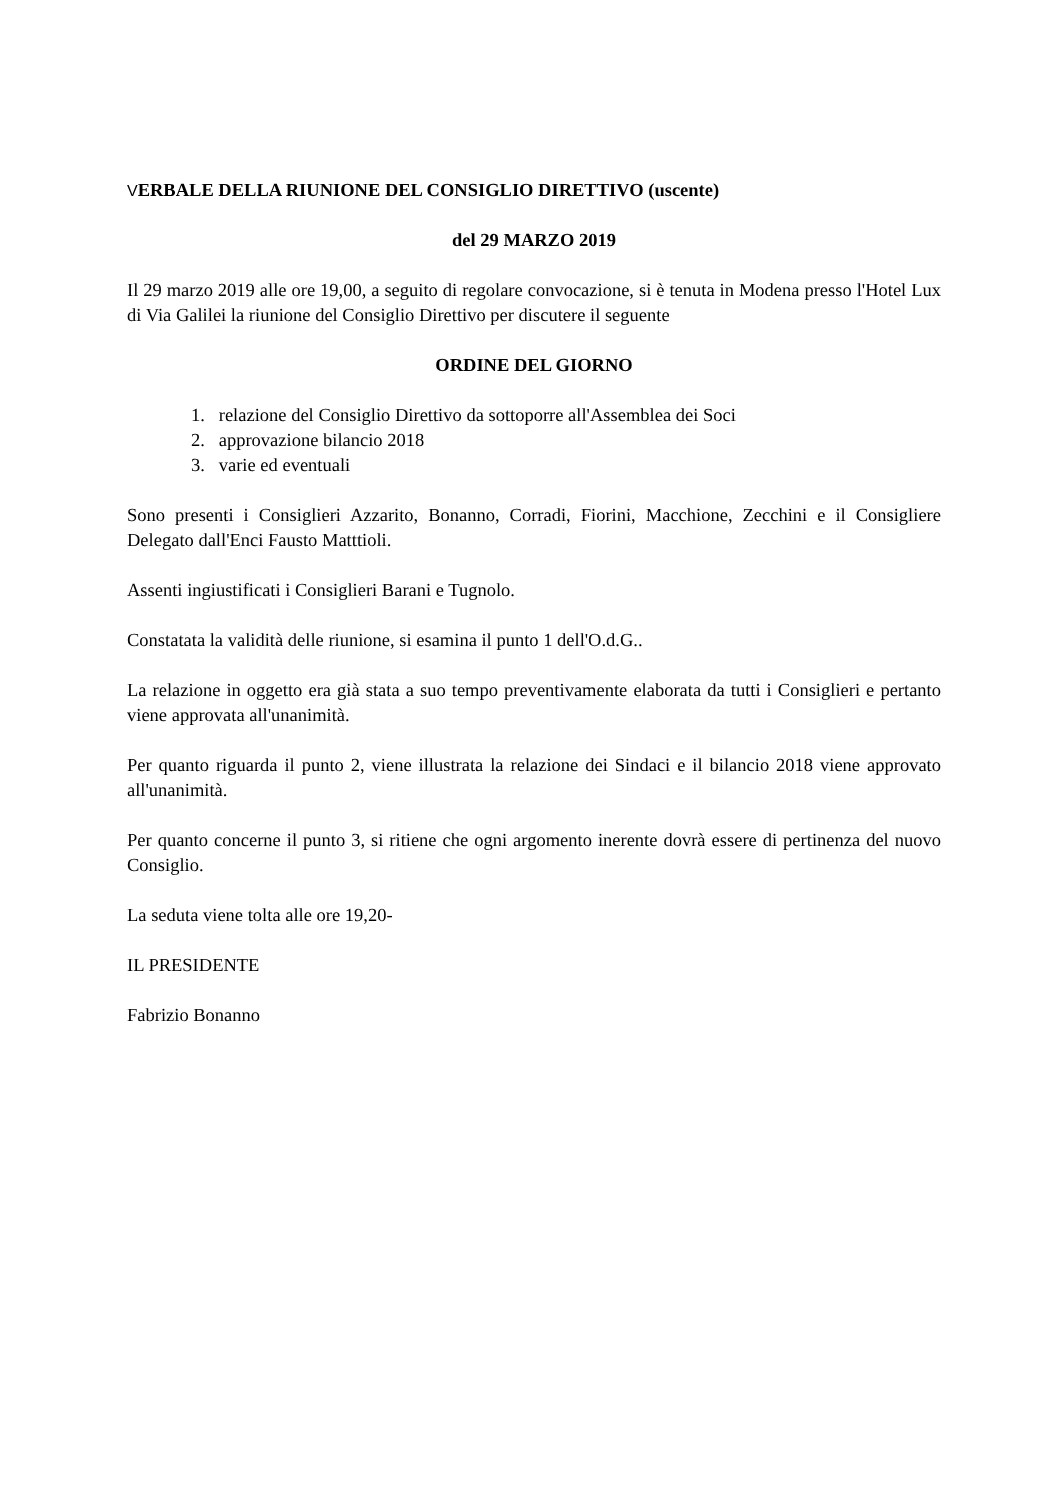VERBALE DELLA RIUNIONE DEL CONSIGLIO DIRETTIVO (uscente)
del 29 MARZO 2019
Il 29 marzo 2019 alle ore 19,00, a seguito di regolare convocazione, si è tenuta in Modena presso l'Hotel Lux di Via Galilei la riunione del Consiglio Direttivo per discutere il seguente
ORDINE DEL GIORNO
1. relazione del Consiglio Direttivo da sottoporre all'Assemblea dei Soci
2. approvazione bilancio 2018
3. varie ed eventuali
Sono presenti i Consiglieri Azzarito, Bonanno, Corradi, Fiorini, Macchione, Zecchini e il Consigliere Delegato dall'Enci Fausto Matttioli.
Assenti ingiustificati i Consiglieri Barani e Tugnolo.
Constatata la validità delle riunione, si esamina il punto 1 dell'O.d.G..
La relazione in oggetto era già stata a suo tempo preventivamente elaborata da tutti i Consiglieri e pertanto viene approvata all'unanimità.
Per quanto riguarda il punto 2, viene illustrata la relazione dei Sindaci e il bilancio 2018 viene approvato all'unanimità.
Per quanto concerne il punto 3, si ritiene che ogni argomento inerente dovrà essere di pertinenza del nuovo Consiglio.
La seduta viene tolta alle ore 19,20-
IL PRESIDENTE
Fabrizio Bonanno